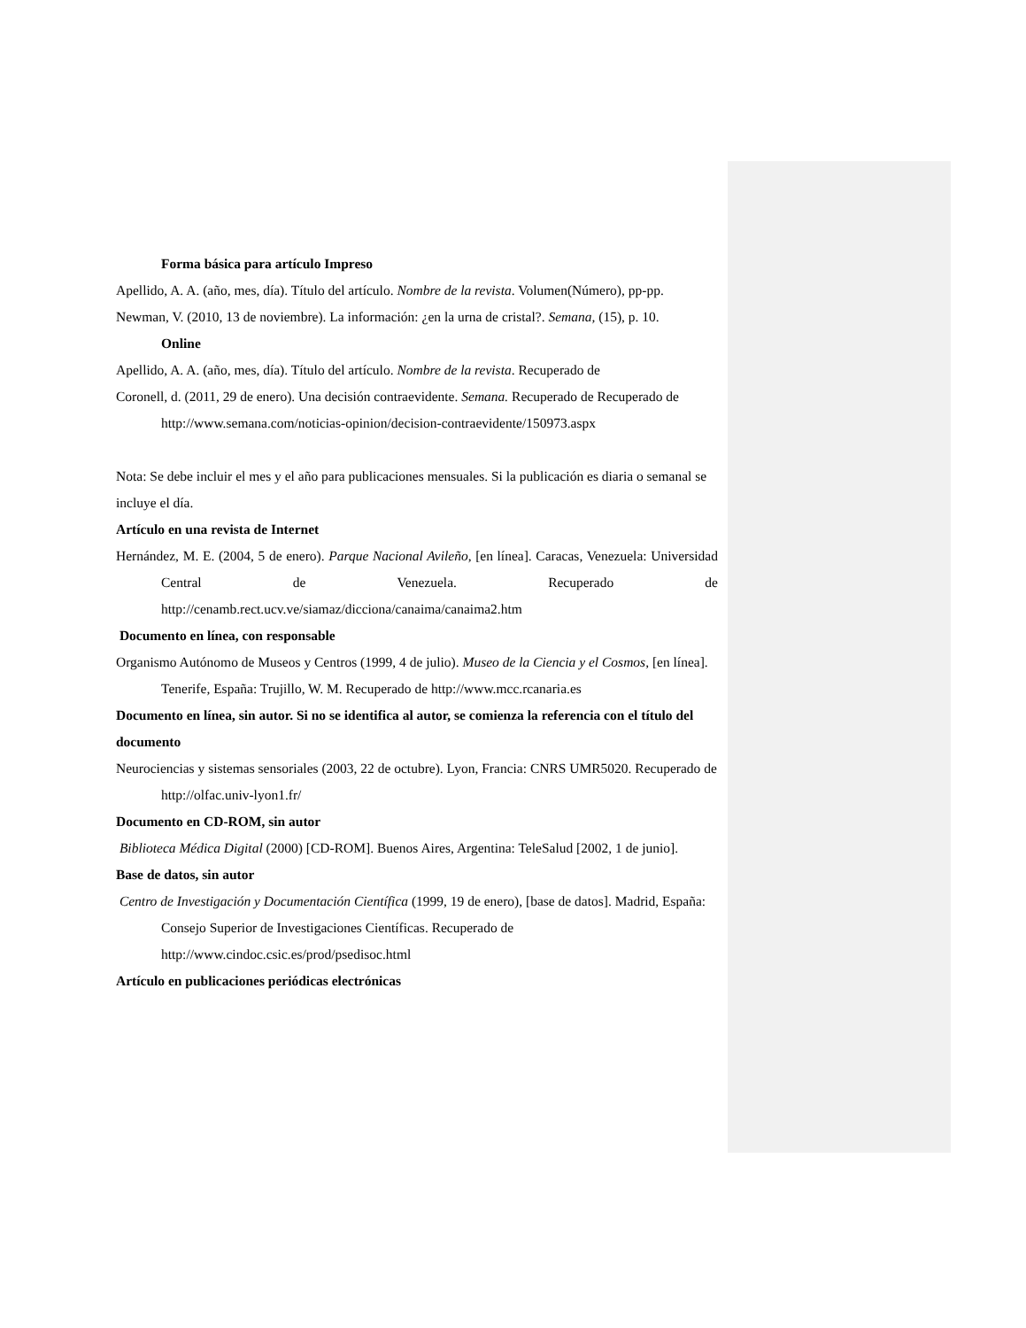Forma básica para artículo Impreso
Apellido, A. A. (año, mes, día). Título del artículo. Nombre de la revista. Volumen(Número), pp-pp.
Newman, V. (2010, 13 de noviembre). La información: ¿en la urna de cristal?. Semana, (15), p. 10.
Online
Apellido, A. A. (año, mes, día). Título del artículo. Nombre de la revista. Recuperado de
Coronell, d. (2011, 29 de enero). Una decisión contraevidente. Semana. Recuperado de Recuperado de http://www.semana.com/noticias-opinion/decision-contraevidente/150973.aspx
Nota: Se debe incluir el mes y el año para publicaciones mensuales. Si la publicación es diaria o semanal se incluye el día.
Artículo en una revista de Internet
Hernández, M. E. (2004, 5 de enero). Parque Nacional Avileño, [en línea]. Caracas, Venezuela: Universidad Central de Venezuela. Recuperado de http://cenamb.rect.ucv.ve/siamaz/dicciona/canaima/canaima2.htm
Documento en línea, con responsable
Organismo Autónomo de Museos y Centros (1999, 4 de julio). Museo de la Ciencia y el Cosmos, [en línea]. Tenerife, España: Trujillo, W. M. Recuperado de http://www.mcc.rcanaria.es
Documento en línea, sin autor. Si no se identifica al autor, se comienza la referencia con el título del documento
Neurociencias y sistemas sensoriales (2003, 22 de octubre). Lyon, Francia: CNRS UMR5020. Recuperado de http://olfac.univ-lyon1.fr/
Documento en CD-ROM, sin autor
Biblioteca Médica Digital (2000) [CD-ROM]. Buenos Aires, Argentina: TeleSalud [2002, 1 de junio].
Base de datos, sin autor
Centro de Investigación y Documentación Científica (1999, 19 de enero), [base de datos]. Madrid, España: Consejo Superior de Investigaciones Científicas. Recuperado de http://www.cindoc.csic.es/prod/psedisoc.html
Artículo en publicaciones periódicas electrónicas